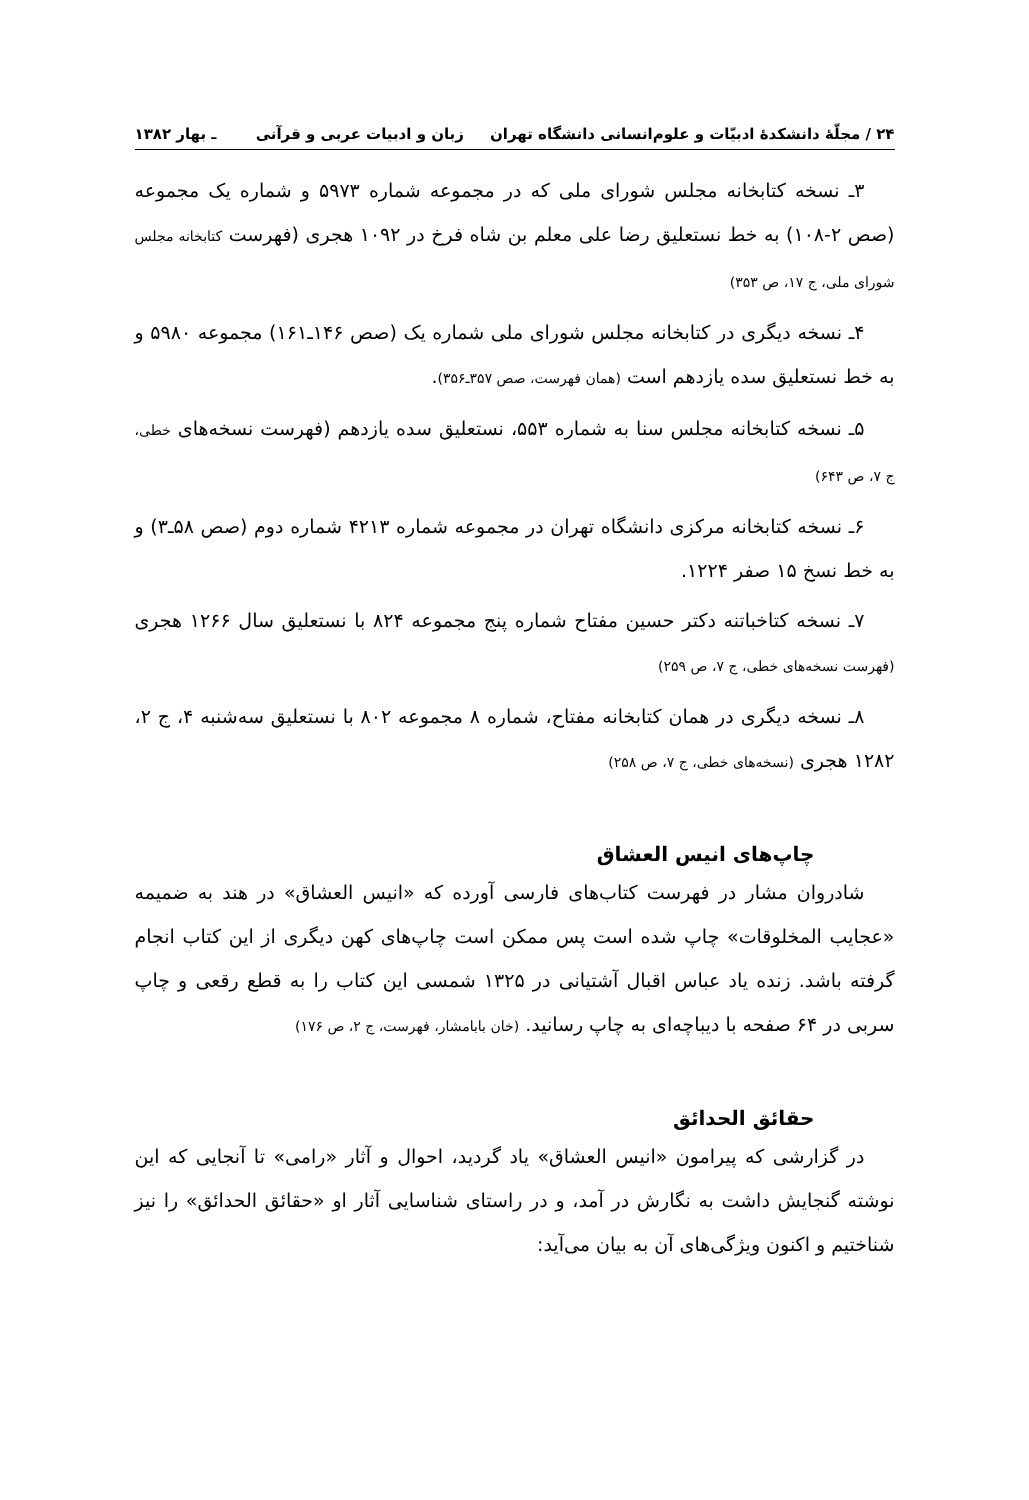۲۴ / مجلّهٔ دانشکدهٔ ادبیّات و علوم‌انسانی دانشگاه تهران زبان و ادبیات عربی و قرآنی ـ بهار ۱۳۸۲
۳ـ نسخه کتابخانه مجلس شورای ملی که در مجموعه شماره ۵۹۷۳ و شماره یک مجموعه (صص ۲-۱۰۸) به خط نستعلیق رضا علی معلم بن شاه فرخ در ۱۰۹۲ هجری (فهرست کتابخانه مجلس شورای ملی، ج ۱۷، ص ۳۵۳)
۴ـ نسخه دیگری در کتابخانه مجلس شورای ملی شماره یک (صص ۱۴۶ـ۱۶۱) مجموعه ۵۹۸۰ و به خط نستعلیق سده یازدهم است (همان فهرست، صص ۳۵۷ـ۳۵۶).
۵ـ نسخه کتابخانه مجلس سنا به شماره ۵۵۳، نستعلیق سده یازدهم (فهرست نسخه‌های خطی، ج ۷، ص ۶۴۳)
۶ـ نسخه کتابخانه مرکزی دانشگاه تهران در مجموعه شماره ۴۲۱۳ شماره دوم (صص ۵۸ـ۳) و به خط نسخ ۱۵ صفر ۱۲۲۴.
۷ـ نسخه کتاخباتنه دکتر حسین مفتاح شماره پنج مجموعه ۸۲۴ با نستعلیق سال ۱۲۶۶ هجری (فهرست نسخه‌های خطی، ج ۷، ص ۲۵۹)
۸ـ نسخه دیگری در همان کتابخانه مفتاح، شماره ۸ مجموعه ۸۰۲ با نستعلیق سه‌شنبه ۴، ج ۲، ۱۲۸۲ هجری (نسخه‌های خطی، ج ۷، ص ۲۵۸)
چاپ‌های انیس العشاق
شادروان مشار در فهرست کتاب‌های فارسی آورده که «انیس العشاق» در هند به ضمیمه «عجایب المخلوقات» چاپ شده است پس ممکن است چاپ‌های کهن دیگری از این کتاب انجام گرفته باشد. زنده یاد عباس اقبال آشتیانی در ۱۳۲۵ شمسی این کتاب را به قطع رقعی و چاپ سربی در ۶۴ صفحه با دیباچه‌ای به چاپ رسانید. (خان بابامشار، فهرست، ج ۲، ص ۱۷۶)
حقائق الحدائق
در گزارشی که پیرامون «انیس العشاق» یاد گردید، احوال و آثار «رامی» تا آنجایی که این نوشته گنجایش داشت به نگارش در آمد، و در راستای شناسایی آثار او «حقائق الحدائق» را نیز شناختیم و اکنون ویژگی‌های آن به بیان می‌آید: